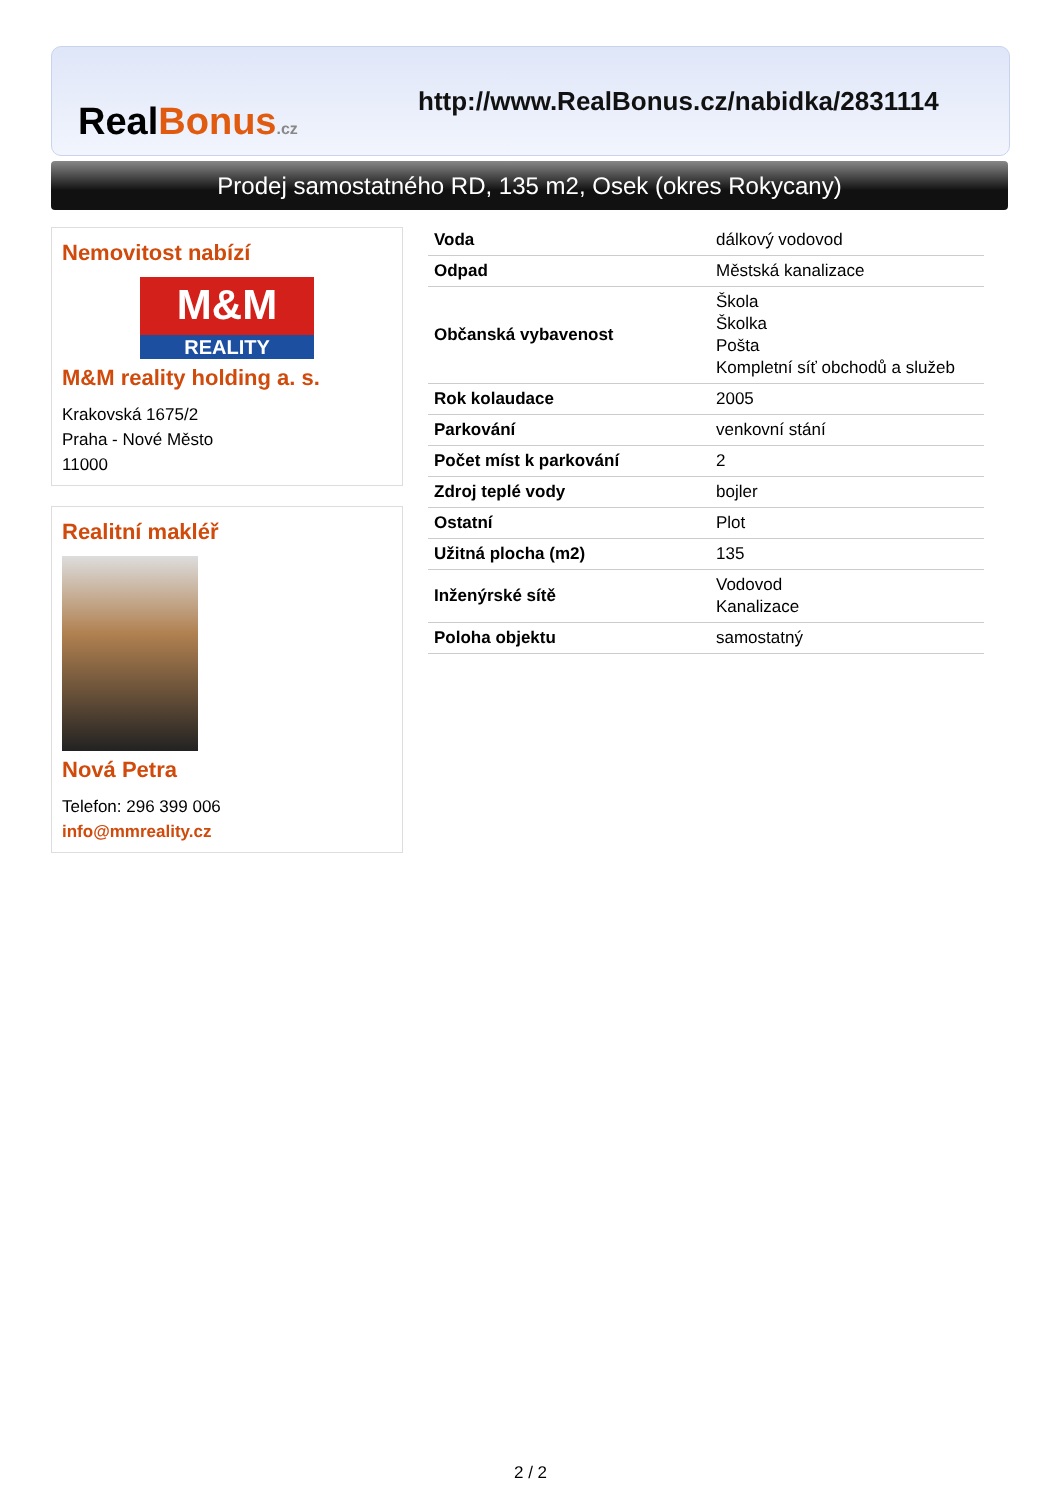RealBonus.cz
http://www.RealBonus.cz/nabidka/2831114
Prodej samostatného RD, 135 m2, Osek (okres Rokycany)
Nemovitost nabízí
M&M
REALITY
M&M reality holding a. s.
Krakovská 1675/2
Praha - Nové Město
11000
Realitní makléř
Nová Petra
Telefon: 296 399 006
info@mmreality.cz
| Voda | dálkový vodovod |
| Odpad | Městská kanalizace |
| Občanská vybavenost | Škola Školka Pošta Kompletní síť obchodů a služeb |
| Rok kolaudace | 2005 |
| Parkování | venkovní stání |
| Počet míst k parkování | 2 |
| Zdroj teplé vody | bojler |
| Ostatní | Plot |
| Užitná plocha (m2) | 135 |
| Inženýrské sítě | Vodovod Kanalizace |
| Poloha objektu | samostatný |
2 / 2